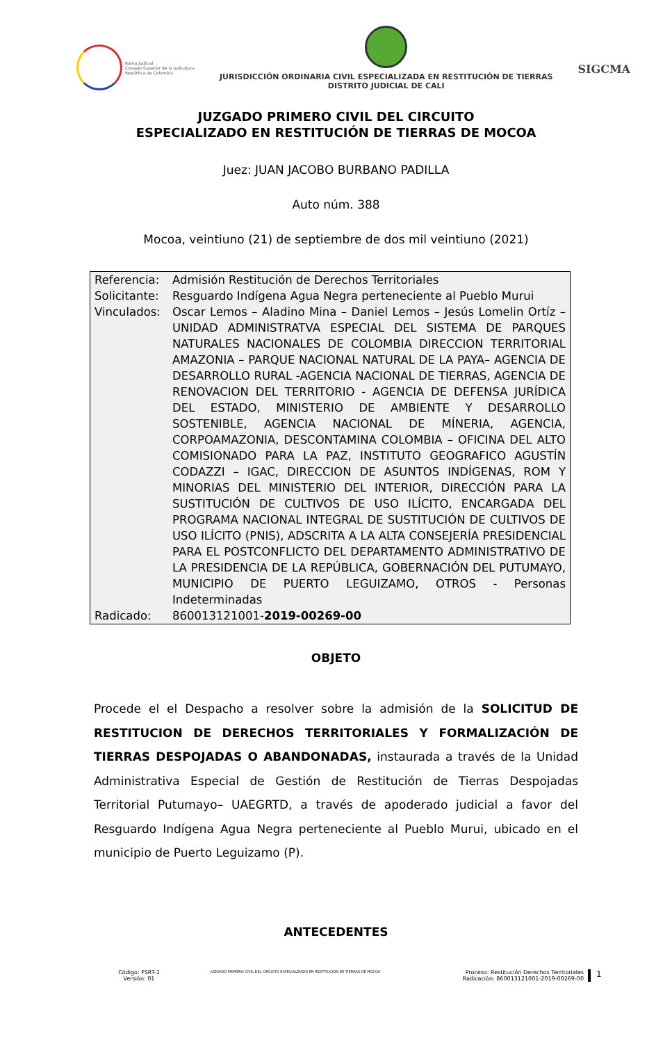Rama Judicial
Consejo Superior de la Judicatura
República de Colombia
JURISDICCIÓN ORDINARIA CIVIL ESPECIALIZADA EN RESTITUCIÓN DE TIERRAS
DISTRITO JUDICIAL DE CALI
SIGCMA
JUZGADO PRIMERO CIVIL DEL CIRCUITO
ESPECIALIZADO EN RESTITUCIÓN DE TIERRAS DE MOCOA
Juez: JUAN JACOBO BURBANO PADILLA
Auto núm. 388
Mocoa, veintiuno (21) de septiembre de dos mil veintiuno (2021)
| Referencia: | Admisión Restitución de Derechos Territoriales |
| Solicitante: | Resguardo Indígena Agua Negra perteneciente al Pueblo Murui |
| Vinculados: | Oscar Lemos – Aladino Mina – Daniel Lemos – Jesús Lomelin Ortíz – UNIDAD ADMINISTRATVA ESPECIAL DEL SISTEMA DE PARQUES NATURALES NACIONALES DE COLOMBIA DIRECCION TERRITORIAL AMAZONIA – PARQUE NACIONAL NATURAL DE LA PAYA– AGENCIA DE DESARROLLO RURAL -AGENCIA NACIONAL DE TIERRAS, AGENCIA DE RENOVACION DEL TERRITORIO - AGENCIA DE DEFENSA JURÍDICA DEL ESTADO, MINISTERIO DE AMBIENTE Y DESARROLLO SOSTENIBLE, AGENCIA NACIONAL DE MÍNERIA, AGENCIA, CORPOAMAZONIA, DESCONTAMINA COLOMBIA – OFICINA DEL ALTO COMISIONADO PARA LA PAZ, INSTITUTO GEOGRAFICO AGUSTÍN CODAZZI – IGAC, DIRECCION DE ASUNTOS INDÍGENAS, ROM Y MINORIAS DEL MINISTERIO DEL INTERIOR, DIRECCIÓN PARA LA SUSTITUCIÓN DE CULTIVOS DE USO ILÍCITO, ENCARGADA DEL PROGRAMA NACIONAL INTEGRAL DE SUSTITUCIÓN DE CULTIVOS DE USO ILÍCITO (PNIS), ADSCRITA A LA ALTA CONSEJERÍA PRESIDENCIAL PARA EL POSTCONFLICTO DEL DEPARTAMENTO ADMINISTRATIVO DE LA PRESIDENCIA DE LA REPÚBLICA, GOBERNACIÓN DEL PUTUMAYO, MUNICIPIO DE PUERTO LEGUIZAMO, OTROS - Personas Indeterminadas |
| Radicado: | 860013121001- 2019-00269-00 |
OBJETO
Procede el el Despacho a resolver sobre la admisión de la SOLICITUD DE RESTITUCION DE DERECHOS TERRITORIALES Y FORMALIZACIÓN DE TIERRAS DESPOJADAS O ABANDONADAS, instaurada a través de la Unidad Administrativa Especial de Gestión de Restitución de Tierras Despojadas Territorial Putumayo– UAEGRTD, a través de apoderado judicial a favor del Resguardo Indígena Agua Negra perteneciente al Pueblo Murui, ubicado en el municipio de Puerto Leguizamo (P).
ANTECEDENTES
Código: FSRT-1
Versión: 01
JUZGADO PRIMERO CIVIL DEL CIRCUITO ESPECIALZIADO EN RESTITUCION DE TIERRAS DE MOCOA
Proceso: Restitución Derechos Territoriales
Radicación: 860013121001-2019-00269-00
1